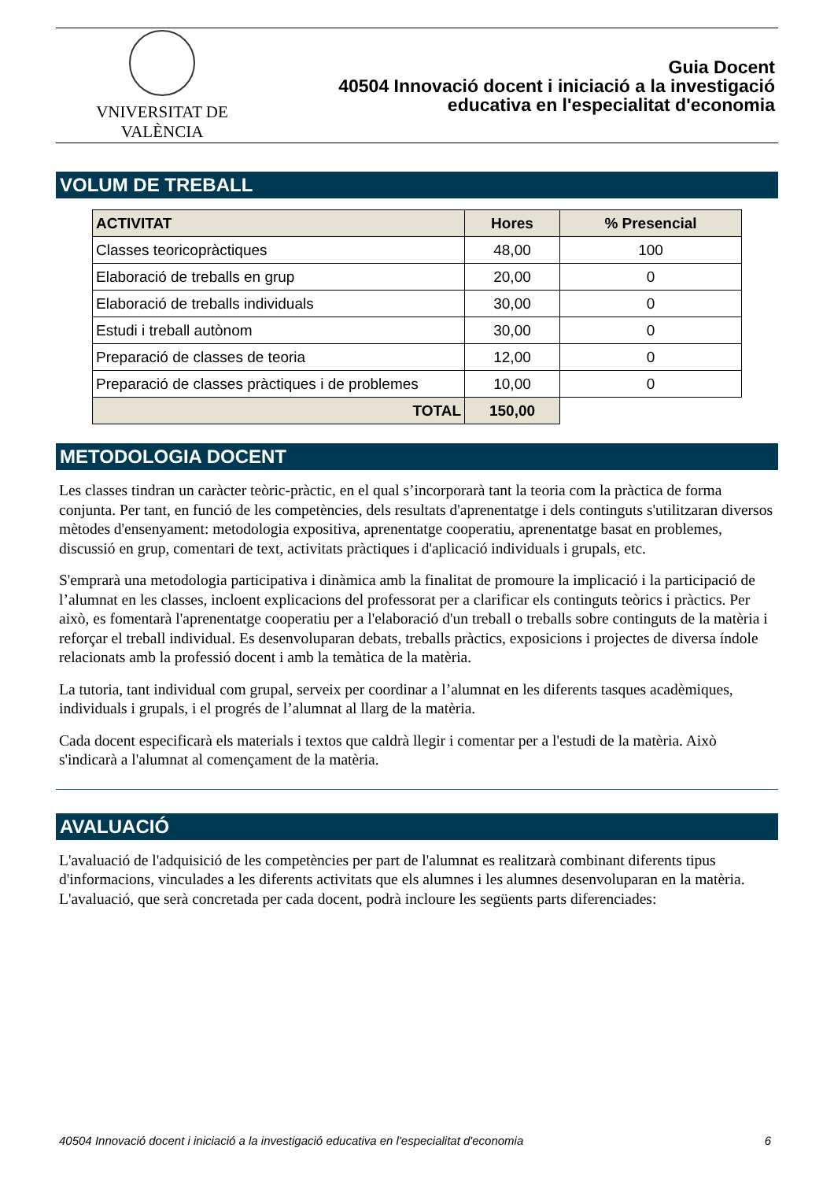VNIVERSITAT DE VALÈNCIA
Guia Docent
40504 Innovació docent i iniciació a la investigació
educativa en l'especialitat d'economia
VOLUM DE TREBALL
| ACTIVITAT | Hores | % Presencial |
| --- | --- | --- |
| Classes teoricopràctiques | 48,00 | 100 |
| Elaboració de treballs en grup | 20,00 | 0 |
| Elaboració de treballs individuals | 30,00 | 0 |
| Estudi i treball autònom | 30,00 | 0 |
| Preparació de classes de teoria | 12,00 | 0 |
| Preparació de classes pràctiques i de problemes | 10,00 | 0 |
| TOTAL | 150,00 | |
METODOLOGIA DOCENT
Les classes tindran un caràcter teòric-pràctic, en el qual s’incorporarà tant la teoria com la pràctica de forma conjunta. Per tant, en funció de les competències, dels resultats d'aprenentatge i dels continguts s'utilitzaran diversos mètodes d'ensenyament: metodologia expositiva, aprenentatge cooperatiu, aprenentatge basat en problemes, discussió en grup, comentari de text, activitats pràctiques i d'aplicació individuals i grupals, etc.
S'emprarà una metodologia participativa i dinàmica amb la finalitat de promoure la implicació i la participació de l’alumnat en les classes, incloent explicacions del professorat per a clarificar els continguts teòrics i pràctics. Per això, es fomentarà l'aprenentatge cooperatiu per a l'elaboració d'un treball o treballs sobre continguts de la matèria i reforçar el treball individual. Es desenvoluparan debats, treballs pràctics, exposicions i projectes de diversa índole relacionats amb la professió docent i amb la temàtica de la matèria.
La tutoria, tant individual com grupal, serveix per coordinar a l’alumnat en les diferents tasques acadèmiques, individuals i grupals, i el progrés de l’alumnat al llarg de la matèria.
Cada docent especificarà els materials i textos que caldrà llegir i comentar per a l'estudi de la matèria. Això s'indicarà a l'alumnat al començament de la matèria.
AVALUACIÓ
L'avaluació de l'adquisició de les competències per part de l'alumnat es realitzarà combinant diferents tipus d'informacions, vinculades a les diferents activitats que els alumnes i les alumnes desenvoluparan en la matèria. L'avaluació, que serà concretada per cada docent, podrà incloure les següents parts diferenciades:
40504 Innovació docent i iniciació a la investigació educativa en l'especialitat d'economia 6